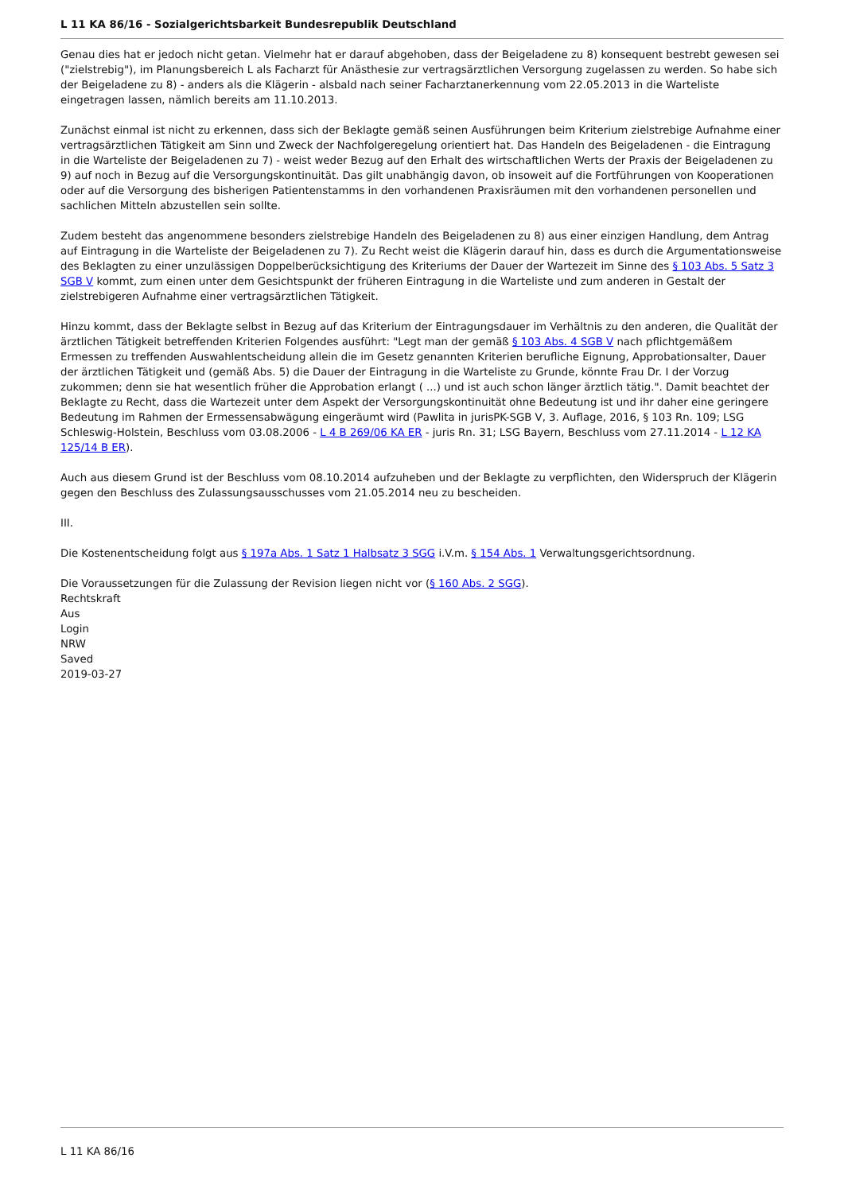L 11 KA 86/16 - Sozialgerichtsbarkeit Bundesrepublik Deutschland
Genau dies hat er jedoch nicht getan. Vielmehr hat er darauf abgehoben, dass der Beigeladene zu 8) konsequent bestrebt gewesen sei ("zielstrebig"), im Planungsbereich L als Facharzt für Anästhesie zur vertragsärztlichen Versorgung zugelassen zu werden. So habe sich der Beigeladene zu 8) - anders als die Klägerin - alsbald nach seiner Facharztanerkennung vom 22.05.2013 in die Warteliste eingetragen lassen, nämlich bereits am 11.10.2013.
Zunächst einmal ist nicht zu erkennen, dass sich der Beklagte gemäß seinen Ausführungen beim Kriterium zielstrebige Aufnahme einer vertragsärztlichen Tätigkeit am Sinn und Zweck der Nachfolgeregelung orientiert hat. Das Handeln des Beigeladenen - die Eintragung in die Warteliste der Beigeladenen zu 7) - weist weder Bezug auf den Erhalt des wirtschaftlichen Werts der Praxis der Beigeladenen zu 9) auf noch in Bezug auf die Versorgungskontinuität. Das gilt unabhängig davon, ob insoweit auf die Fortführungen von Kooperationen oder auf die Versorgung des bisherigen Patientenstamms in den vorhandenen Praxisräumen mit den vorhandenen personellen und sachlichen Mitteln abzustellen sein sollte.
Zudem besteht das angenommene besonders zielstrebige Handeln des Beigeladenen zu 8) aus einer einzigen Handlung, dem Antrag auf Eintragung in die Warteliste der Beigeladenen zu 7). Zu Recht weist die Klägerin darauf hin, dass es durch die Argumentationsweise des Beklagten zu einer unzulässigen Doppelberücksichtigung des Kriteriums der Dauer der Wartezeit im Sinne des § 103 Abs. 5 Satz 3 SGB V kommt, zum einen unter dem Gesichtspunkt der früheren Eintragung in die Warteliste und zum anderen in Gestalt der zielstrebigeren Aufnahme einer vertragsärztlichen Tätigkeit.
Hinzu kommt, dass der Beklagte selbst in Bezug auf das Kriterium der Eintragungsdauer im Verhältnis zu den anderen, die Qualität der ärztlichen Tätigkeit betreffenden Kriterien Folgendes ausführt: "Legt man der gemäß § 103 Abs. 4 SGB V nach pflichtgemäßem Ermessen zu treffenden Auswahlentscheidung allein die im Gesetz genannten Kriterien berufliche Eignung, Approbationsalter, Dauer der ärztlichen Tätigkeit und (gemäß Abs. 5) die Dauer der Eintragung in die Warteliste zu Grunde, könnte Frau Dr. I der Vorzug zukommen; denn sie hat wesentlich früher die Approbation erlangt ( ...) und ist auch schon länger ärztlich tätig.". Damit beachtet der Beklagte zu Recht, dass die Wartezeit unter dem Aspekt der Versorgungskontinuität ohne Bedeutung ist und ihr daher eine geringere Bedeutung im Rahmen der Ermessensabwägung eingeräumt wird (Pawlita in jurisPK-SGB V, 3. Auflage, 2016, § 103 Rn. 109; LSG Schleswig-Holstein, Beschluss vom 03.08.2006 - L 4 B 269/06 KA ER - juris Rn. 31; LSG Bayern, Beschluss vom 27.11.2014 - L 12 KA 125/14 B ER).
Auch aus diesem Grund ist der Beschluss vom 08.10.2014 aufzuheben und der Beklagte zu verpflichten, den Widerspruch der Klägerin gegen den Beschluss des Zulassungsausschusses vom 21.05.2014 neu zu bescheiden.
III.
Die Kostenentscheidung folgt aus § 197a Abs. 1 Satz 1 Halbsatz 3 SGG i.V.m. § 154 Abs. 1 Verwaltungsgerichtsordnung.
Die Voraussetzungen für die Zulassung der Revision liegen nicht vor (§ 160 Abs. 2 SGG).
Rechtskraft
Aus
Login
NRW
Saved
2019-03-27
L 11 KA 86/16